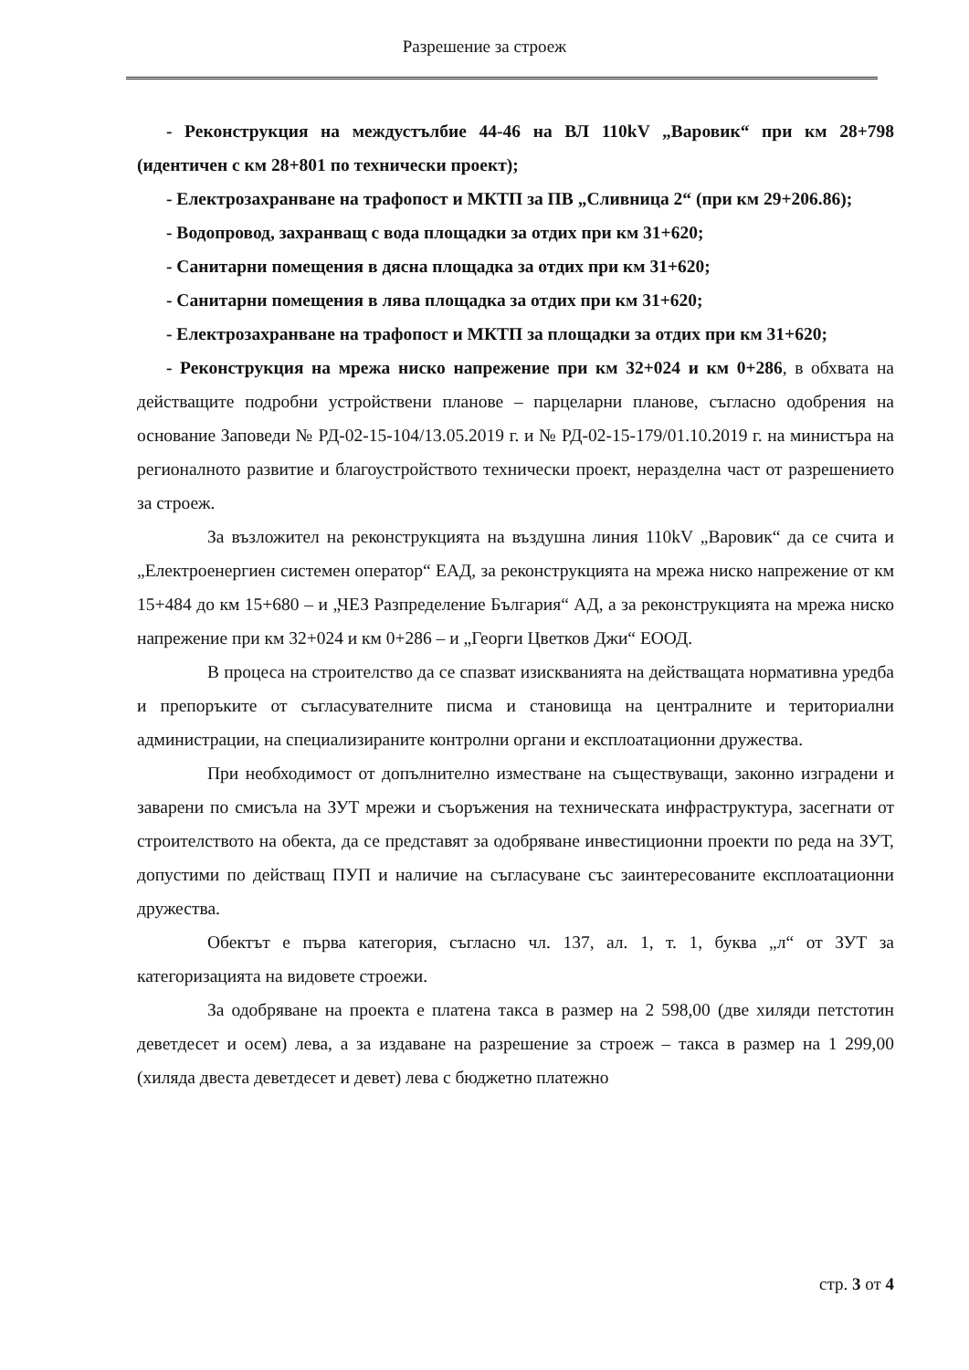Разрешение за строеж
- Реконструкция на междустълбие 44-46 на ВЛ 110kV „Варовик“ при км 28+798 (идентичен с км 28+801 по технически проект);
- Електрозахранване на трафопост и МКТП за ПВ „Сливница 2“ (при км 29+206.86);
- Водопровод, захранващ с вода площадки за отдих при км 31+620;
- Санитарни помещения в дясна площадка за отдих при км 31+620;
- Санитарни помещения в лява площадка за отдих при км 31+620;
- Електрозахранване на трафопост и МКТП за площадки за отдих при км 31+620;
- Реконструкция на мрежа ниско напрежение при км 32+024 и км 0+286, в обхвата на действащите подробни устройствени планове – парцеларни планове, съгласно одобрения на основание Заповеди № РД-02-15-104/13.05.2019 г. и № РД-02-15-179/01.10.2019 г. на министъра на регионалното развитие и благоустройството технически проект, неразделна част от разрешението за строеж.
За възложител на реконструкцията на въздушна линия 110kV „Варовик“ да се счита и „Електроенергиен системен оператор“ ЕАД, за реконструкцията на мрежа ниско напрежение от км 15+484 до км 15+680 – и „ЧЕЗ Разпределение България“ АД, а за реконструкцията на мрежа ниско напрежение при км 32+024 и км 0+286 – и „Георги Цветков Джи“ ЕООД.
В процеса на строителство да се спазват изискванията на действащата нормативна уредба и препоръките от съгласувателните писма и становища на централните и териториални администрации, на специализираните контролни органи и експлоатационни дружества.
При необходимост от допълнително изместване на съществуващи, законно изградени и заварени по смисъла на ЗУТ мрежи и съоръжения на техническата инфраструктура, засегнати от строителството на обекта, да се представят за одобряване инвестиционни проекти по реда на ЗУТ, допустими по действащ ПУП и наличие на съгласуване със заинтересованите експлоатационни дружества.
Обектът е първа категория, съгласно чл. 137, ал. 1, т. 1, буква „л“ от ЗУТ за категоризацията на видовете строежи.
За одобряване на проекта е платена такса в размер на 2 598,00 (две хиляди петстотин деветдесет и осем) лева, а за издаване на разрешение за строеж – такса в размер на 1 299,00 (хиляда двеста деветдесет и девет) лева с бюджетно платежно
стр. 3 от 4